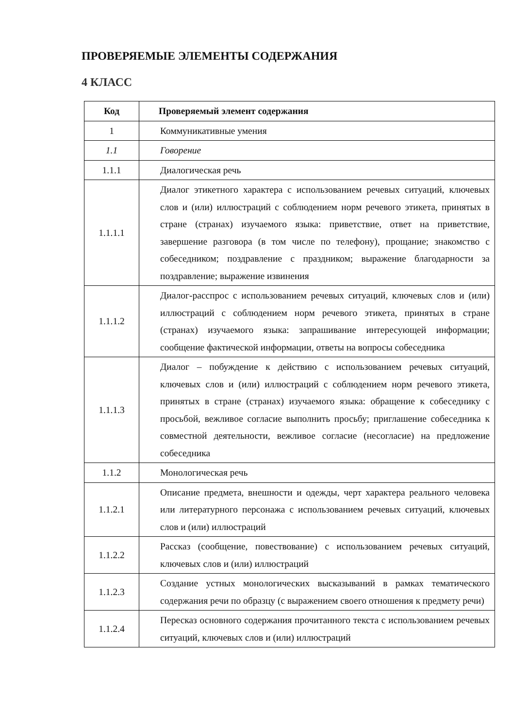ПРОВЕРЯЕМЫЕ ЭЛЕМЕНТЫ СОДЕРЖАНИЯ
4 КЛАСС
| Код | Проверяемый элемент содержания |
| --- | --- |
| 1 | Коммуникативные умения |
| 1.1 | Говорение |
| 1.1.1 | Диалогическая речь |
| 1.1.1.1 | Диалог этикетного характера с использованием речевых ситуаций, ключевых слов и (или) иллюстраций с соблюдением норм речевого этикета, принятых в стране (странах) изучаемого языка: приветствие, ответ на приветствие, завершение разговора (в том числе по телефону), прощание; знакомство с собеседником; поздравление с праздником; выражение благодарности за поздравление; выражение извинения |
| 1.1.1.2 | Диалог-расспрос с использованием речевых ситуаций, ключевых слов и (или) иллюстраций с соблюдением норм речевого этикета, принятых в стране (странах) изучаемого языка: запрашивание интересующей информации; сообщение фактической информации, ответы на вопросы собеседника |
| 1.1.1.3 | Диалог – побуждение к действию с использованием речевых ситуаций, ключевых слов и (или) иллюстраций с соблюдением норм речевого этикета, принятых в стране (странах) изучаемого языка: обращение к собеседнику с просьбой, вежливое согласие выполнить просьбу; приглашение собеседника к совместной деятельности, вежливое согласие (несогласие) на предложение собеседника |
| 1.1.2 | Монологическая речь |
| 1.1.2.1 | Описание предмета, внешности и одежды, черт характера реального человека или литературного персонажа с использованием речевых ситуаций, ключевых слов и (или) иллюстраций |
| 1.1.2.2 | Рассказ (сообщение, повествование) с использованием речевых ситуаций, ключевых слов и (или) иллюстраций |
| 1.1.2.3 | Создание устных монологических высказываний в рамках тематического содержания речи по образцу (с выражением своего отношения к предмету речи) |
| 1.1.2.4 | Пересказ основного содержания прочитанного текста с использованием речевых ситуаций, ключевых слов и (или) иллюстраций |